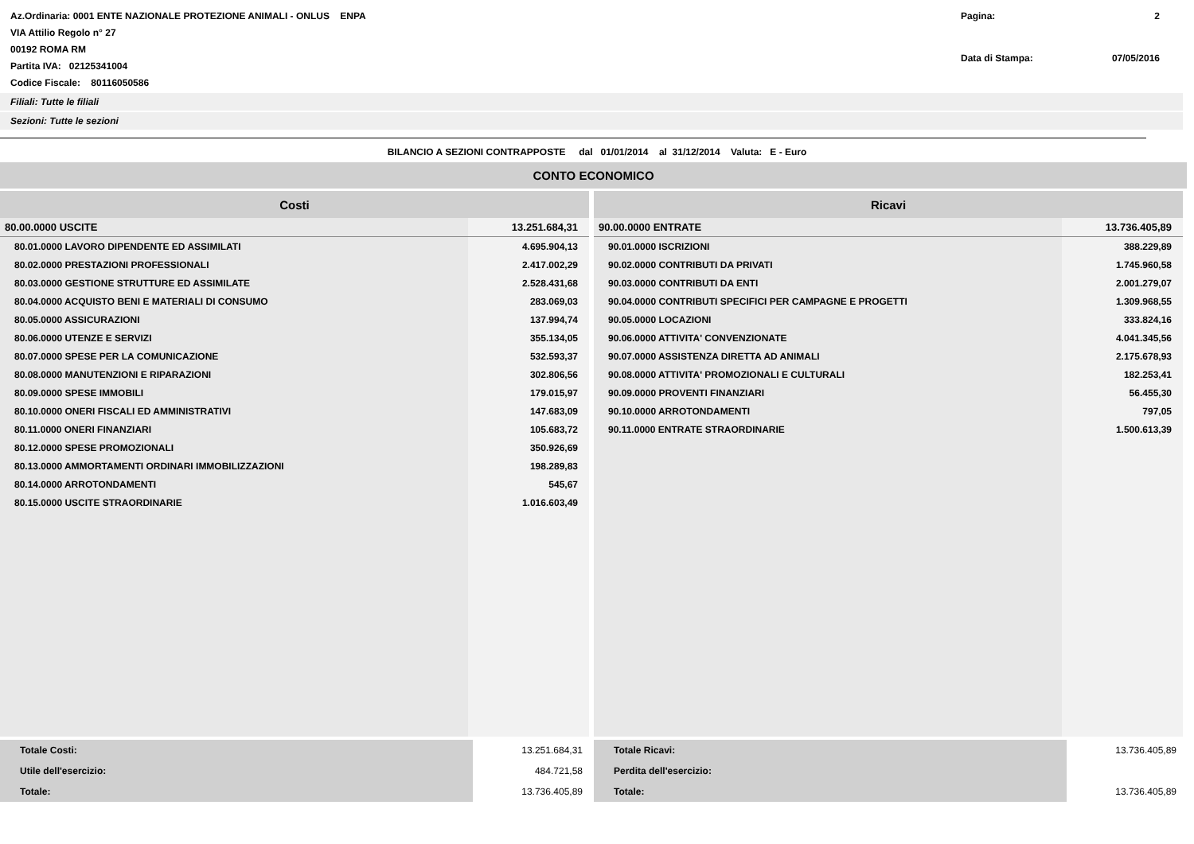Az.Ordinaria: 0001 ENTE NAZIONALE PROTEZIONE ANIMALI - ONLUS ENPA
VIA Attilio Regolo n° 27
00192 ROMA RM
Partita IVA: 02125341004
Codice Fiscale: 80116050586
Pagina: 2 Data di Stampa: 07/05/2016
Filiali: Tutte le filiali
Sezioni: Tutte le sezioni
BILANCIO A SEZIONI CONTRAPPOSTE dal 01/01/2014 al 31/12/2014 Valuta: E - Euro
CONTO ECONOMICO
| Costi | |
| --- | --- |
| 80.00.0000 USCITE | 13.251.684,31 |
| 80.01.0000 LAVORO DIPENDENTE ED ASSIMILATI | 4.695.904,13 |
| 80.02.0000 PRESTAZIONI PROFESSIONALI | 2.417.002,29 |
| 80.03.0000 GESTIONE STRUTTURE ED ASSIMILATE | 2.528.431,68 |
| 80.04.0000 ACQUISTO BENI E MATERIALI DI CONSUMO | 283.069,03 |
| 80.05.0000 ASSICURAZIONI | 137.994,74 |
| 80.06.0000 UTENZE E SERVIZI | 355.134,05 |
| 80.07.0000 SPESE PER LA COMUNICAZIONE | 532.593,37 |
| 80.08.0000 MANUTENZIONI E RIPARAZIONI | 302.806,56 |
| 80.09.0000 SPESE IMMOBILI | 179.015,97 |
| 80.10.0000 ONERI FISCALI ED AMMINISTRATIVI | 147.683,09 |
| 80.11.0000 ONERI FINANZIARI | 105.683,72 |
| 80.12.0000 SPESE PROMOZIONALI | 350.926,69 |
| 80.13.0000 AMMORTAMENTI ORDINARI IMMOBILIZZAZIONI | 198.289,83 |
| 80.14.0000 ARROTONDAMENTI | 545,67 |
| 80.15.0000 USCITE STRAORDINARIE | 1.016.603,49 |
| Ricavi | |
| --- | --- |
| 90.00.0000 ENTRATE | 13.736.405,89 |
| 90.01.0000 ISCRIZIONI | 388.229,89 |
| 90.02.0000 CONTRIBUTI DA PRIVATI | 1.745.960,58 |
| 90.03.0000 CONTRIBUTI DA ENTI | 2.001.279,07 |
| 90.04.0000 CONTRIBUTI SPECIFICI PER CAMPAGNE E PROGETTI | 1.309.968,55 |
| 90.05.0000 LOCAZIONI | 333.824,16 |
| 90.06.0000 ATTIVITA' CONVENZIONATE | 4.041.345,56 |
| 90.07.0000 ASSISTENZA DIRETTA AD ANIMALI | 2.175.678,93 |
| 90.08.0000 ATTIVITA' PROMOZIONALI E CULTURALI | 182.253,41 |
| 90.09.0000 PROVENTI FINANZIARI | 56.455,30 |
| 90.10.0000 ARROTONDAMENTI | 797,05 |
| 90.11.0000 ENTRATE STRAORDINARIE | 1.500.613,39 |
| Totale Costi: | 13.251.684,31 |
| Utile dell'esercizio: | 484.721,58 |
| Totale: | 13.736.405,89 |
| Totale Ricavi: | 13.736.405,89 |
| Perdita dell'esercizio: | |
| Totale: | 13.736.405,89 |